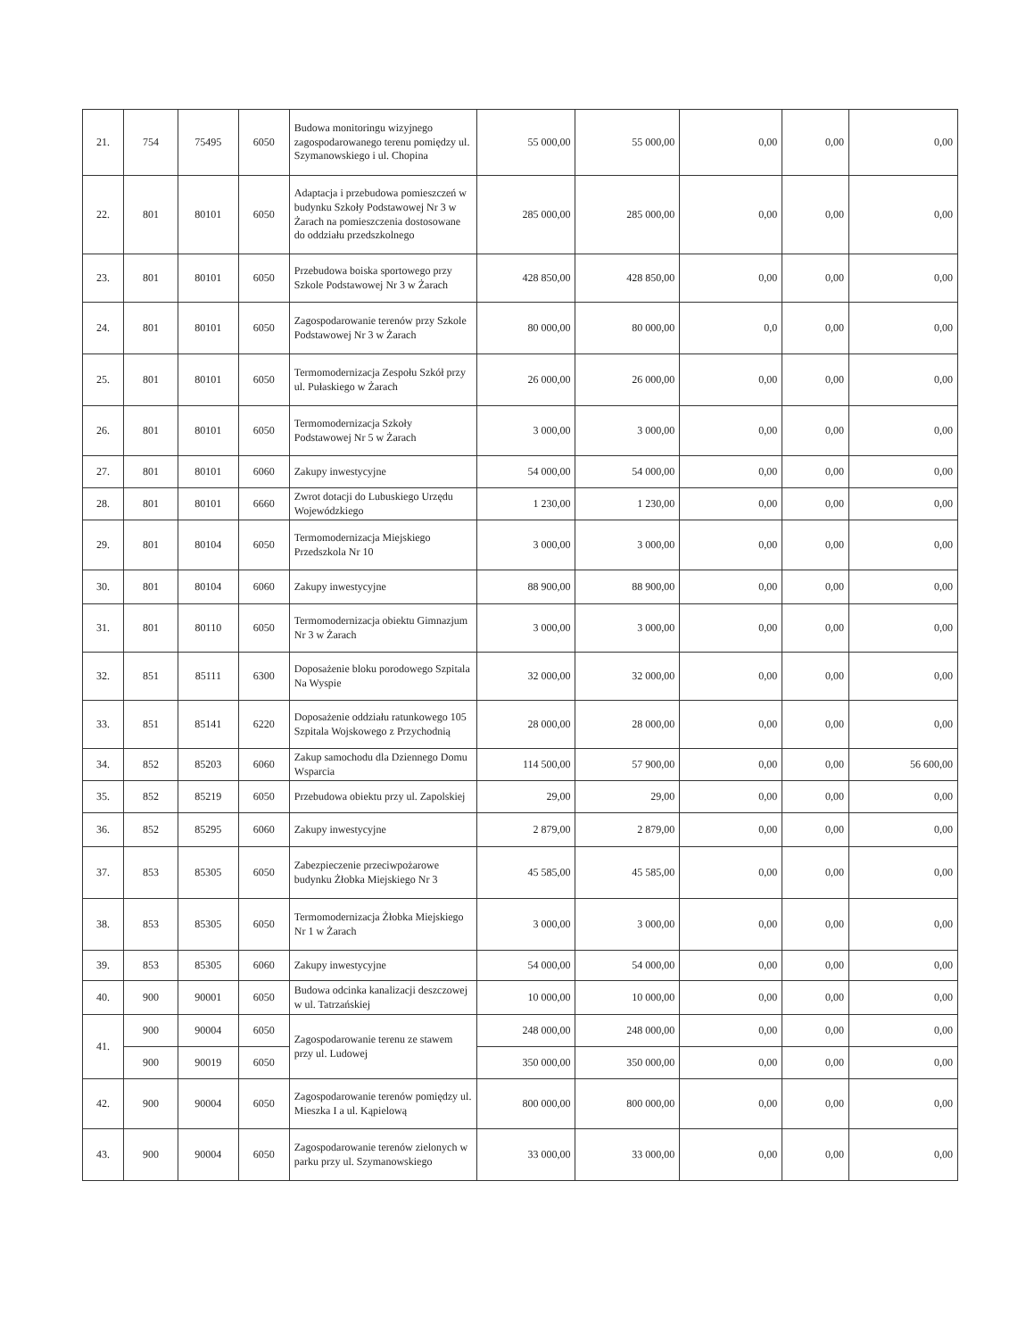| 21. | 754 | 75495 | 6050 | Budowa monitoringu wizyjnego zagospodarowanego terenu pomiędzy ul. Szymanowskiego i ul. Chopina | 55 000,00 | 55 000,00 | 0,00 | 0,00 | 0,00 |
| 22. | 801 | 80101 | 6050 | Adaptacja i przebudowa pomieszczeń w budynku Szkoły Podstawowej Nr 3 w Żarach na pomieszczenia dostosowane do oddziału przedszkolnego | 285 000,00 | 285 000,00 | 0,00 | 0,00 | 0,00 |
| 23. | 801 | 80101 | 6050 | Przebudowa boiska sportowego przy Szkole Podstawowej Nr 3 w Żarach | 428 850,00 | 428 850,00 | 0,00 | 0,00 | 0,00 |
| 24. | 801 | 80101 | 6050 | Zagospodarowanie terenów przy Szkole Podstawowej Nr 3 w Żarach | 80 000,00 | 80 000,00 | 0,0 | 0,00 | 0,00 |
| 25. | 801 | 80101 | 6050 | Termomodernizacja Zespołu Szkół przy ul. Pułaskiego w Żarach | 26 000,00 | 26 000,00 | 0,00 | 0,00 | 0,00 |
| 26. | 801 | 80101 | 6050 | Termomodernizacja Szkoły Podstawowej Nr 5 w Żarach | 3 000,00 | 3 000,00 | 0,00 | 0,00 | 0,00 |
| 27. | 801 | 80101 | 6060 | Zakupy inwestycyjne | 54 000,00 | 54 000,00 | 0,00 | 0,00 | 0,00 |
| 28. | 801 | 80101 | 6660 | Zwrot dotacji do Lubuskiego Urzędu Wojewódzkiego | 1 230,00 | 1 230,00 | 0,00 | 0,00 | 0,00 |
| 29. | 801 | 80104 | 6050 | Termomodernizacja Miejskiego Przedszkola Nr 10 | 3 000,00 | 3 000,00 | 0,00 | 0,00 | 0,00 |
| 30. | 801 | 80104 | 6060 | Zakupy inwestycyjne | 88 900,00 | 88 900,00 | 0,00 | 0,00 | 0,00 |
| 31. | 801 | 80110 | 6050 | Termomodernizacja obiektu Gimnazjum Nr 3 w Żarach | 3 000,00 | 3 000,00 | 0,00 | 0,00 | 0,00 |
| 32. | 851 | 85111 | 6300 | Doposażenie bloku porodowego Szpitala Na Wyspie | 32 000,00 | 32 000,00 | 0,00 | 0,00 | 0,00 |
| 33. | 851 | 85141 | 6220 | Doposażenie oddziału ratunkowego 105 Szpitala Wojskowego z Przychodnią | 28 000,00 | 28 000,00 | 0,00 | 0,00 | 0,00 |
| 34. | 852 | 85203 | 6060 | Zakup samochodu dla Dziennego Domu Wsparcia | 114 500,00 | 57 900,00 | 0,00 | 0,00 | 56 600,00 |
| 35. | 852 | 85219 | 6050 | Przebudowa obiektu przy ul. Zapolskiej | 29,00 | 29,00 | 0,00 | 0,00 | 0,00 |
| 36. | 852 | 85295 | 6060 | Zakupy inwestycyjne | 2 879,00 | 2 879,00 | 0,00 | 0,00 | 0,00 |
| 37. | 853 | 85305 | 6050 | Zabezpieczenie przeciwpożarowe budynku Żłobka Miejskiego Nr 3 | 45 585,00 | 45 585,00 | 0,00 | 0,00 | 0,00 |
| 38. | 853 | 85305 | 6050 | Termomodernizacja Żłobka Miejskiego Nr 1 w Żarach | 3 000,00 | 3 000,00 | 0,00 | 0,00 | 0,00 |
| 39. | 853 | 85305 | 6060 | Zakupy inwestycyjne | 54 000,00 | 54 000,00 | 0,00 | 0,00 | 0,00 |
| 40. | 900 | 90001 | 6050 | Budowa odcinka kanalizacji deszczowej w ul. Tatrzańskiej | 10 000,00 | 10 000,00 | 0,00 | 0,00 | 0,00 |
| 41. | 900 | 90004 | 6050 | Zagospodarowanie terenu ze stawem przy ul. Ludowej | 248 000,00 | 248 000,00 | 0,00 | 0,00 | 0,00 |
| | 900 | 90019 | 6050 | | 350 000,00 | 350 000,00 | 0,00 | 0,00 | 0,00 |
| 42. | 900 | 90004 | 6050 | Zagospodarowanie terenów pomiędzy ul. Mieszka I a ul. Kąpielową | 800 000,00 | 800 000,00 | 0,00 | 0,00 | 0,00 |
| 43. | 900 | 90004 | 6050 | Zagospodarowanie terenów zielonych w parku przy ul. Szymanowskiego | 33 000,00 | 33 000,00 | 0,00 | 0,00 | 0,00 |